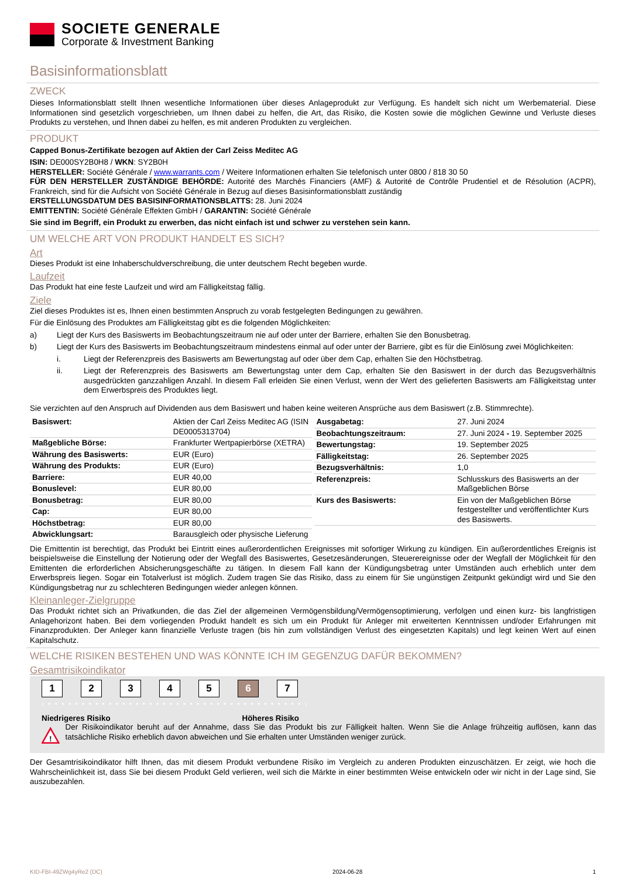SOCIETE GENERALE
Corporate & Investment Banking
Basisinformationsblatt
ZWECK
Dieses Informationsblatt stellt Ihnen wesentliche Informationen über dieses Anlageprodukt zur Verfügung. Es handelt sich nicht um Werbematerial. Diese Informationen sind gesetzlich vorgeschrieben, um Ihnen dabei zu helfen, die Art, das Risiko, die Kosten sowie die möglichen Gewinne und Verluste dieses Produkts zu verstehen, und Ihnen dabei zu helfen, es mit anderen Produkten zu vergleichen.
PRODUKT
Capped Bonus-Zertifikate bezogen auf Aktien der Carl Zeiss Meditec AG
ISIN: DE000SY2B0H8 / WKN: SY2B0H
HERSTELLER: Société Générale / www.warrants.com / Weitere Informationen erhalten Sie telefonisch unter 0800 / 818 30 50
FÜR DEN HERSTELLER ZUSTÄNDIGE BEHÖRDE: Autorité des Marchés Financiers (AMF) & Autorité de Contrôle Prudentiel et de Résolution (ACPR), Frankreich, sind für die Aufsicht von Société Générale in Bezug auf dieses Basisinformationsblatt zuständig
ERSTELLUNGSDATUM DES BASISINFORMATIONSBLATTS: 28. Juni 2024
EMITTENTIN: Société Générale Effekten GmbH / GARANTIN: Société Générale
Sie sind im Begriff, ein Produkt zu erwerben, das nicht einfach ist und schwer zu verstehen sein kann.
UM WELCHE ART VON PRODUKT HANDELT ES SICH?
Art
Dieses Produkt ist eine Inhaberschuldverschreibung, die unter deutschem Recht begeben wurde.
Laufzeit
Das Produkt hat eine feste Laufzeit und wird am Fälligkeitstag fällig.
Ziele
Ziel dieses Produktes ist es, Ihnen einen bestimmten Anspruch zu vorab festgelegten Bedingungen zu gewähren.
Für die Einlösung des Produktes am Fälligkeitstag gibt es die folgenden Möglichkeiten:
a) Liegt der Kurs des Basiswerts im Beobachtungszeitraum nie auf oder unter der Barriere, erhalten Sie den Bonusbetrag.
b) Liegt der Kurs des Basiswerts im Beobachtungszeitraum mindestens einmal auf oder unter der Barriere, gibt es für die Einlösung zwei Möglichkeiten:
i. Liegt der Referenzpreis des Basiswerts am Bewertungstag auf oder über dem Cap, erhalten Sie den Höchstbetrag.
ii. Liegt der Referenzpreis des Basiswerts am Bewertungstag unter dem Cap, erhalten Sie den Basiswert in der durch das Bezugsverhältnis ausgedrückten ganzzahligen Anzahl. In diesem Fall erleiden Sie einen Verlust, wenn der Wert des gelieferten Basiswerts am Fälligkeitstag unter dem Erwerbspreis des Produktes liegt.
Sie verzichten auf den Anspruch auf Dividenden aus dem Basiswert und haben keine weiteren Ansprüche aus dem Basiswert (z.B. Stimmrechte).
| Basiswert: | Aktien der Carl Zeiss Meditec AG (ISIN DE0005313704) |
| Maßgebliche Börse: | Frankfurter Wertpapierbörse (XETRA) |
| Währung des Basiswerts: | EUR (Euro) |
| Währung des Produkts: | EUR (Euro) |
| Barriere: | EUR 40,00 |
| Bonuslevel: | EUR 80,00 |
| Bonusbetrag: | EUR 80,00 |
| Cap: | EUR 80,00 |
| Höchstbetrag: | EUR 80,00 |
| Abwicklungsart: | Barausgleich oder physische Lieferung |
| Ausgabetag: | 27. Juni 2024 |
| Beobachtungszeitraum: | 27. Juni 2024 - 19. September 2025 |
| Bewertungstag: | 19. September 2025 |
| Fälligkeitstag: | 26. September 2025 |
| Bezugsverhältnis: | 1,0 |
| Referenzpreis: | Schlusskurs des Basiswerts an der Maßgeblichen Börse |
| Kurs des Basiswerts: | Ein von der Maßgeblichen Börse festgestellter und veröffentlichter Kurs des Basiswerts. |
Die Emittentin ist berechtigt, das Produkt bei Eintritt eines außerordentlichen Ereignisses mit sofortiger Wirkung zu kündigen. Ein außerordentliches Ereignis ist beispielsweise die Einstellung der Notierung oder der Wegfall des Basiswertes, Gesetzesänderungen, Steuerereignisse oder der Wegfall der Möglichkeit für den Emittenten die erforderlichen Absicherungsgeschäfte zu tätigen. In diesem Fall kann der Kündigungsbetrag unter Umständen auch erheblich unter dem Erwerbspreis liegen. Sogar ein Totalverlust ist möglich. Zudem tragen Sie das Risiko, dass zu einem für Sie ungünstigen Zeitpunkt gekündigt wird und Sie den Kündigungsbetrag nur zu schlechteren Bedingungen wieder anlegen können.
Kleinanleger-Zielgruppe
Das Produkt richtet sich an Privatkunden, die das Ziel der allgemeinen Vermögensbildung/Vermögensoptimierung, verfolgen und einen kurz- bis langfristigen Anlagehorizont haben. Bei dem vorliegenden Produkt handelt es sich um ein Produkt für Anleger mit erweiterten Kenntnissen und/oder Erfahrungen mit Finanzprodukten. Der Anleger kann finanzielle Verluste tragen (bis hin zum vollständigen Verlust des eingesetzten Kapitals) und legt keinen Wert auf einen Kapitalschutz.
WELCHE RISIKEN BESTEHEN UND WAS KÖNNTE ICH IM GEGENZUG DAFÜR BEKOMMEN?
Gesamtrisikoindikator
1 2 3 4 5 6 7
‹ • • • • • • • • • • • • • • • • • • • • • • • • • • • • • • • • • • • • • • ›
Niedrigeres Risiko Höheres Risiko
!
Der Risikoindikator beruht auf der Annahme, dass Sie das Produkt bis zur Fälligkeit halten. Wenn Sie die Anlage frühzeitig auflösen, kann das tatsächliche Risiko erheblich davon abweichen und Sie erhalten unter Umständen weniger zurück.
Der Gesamtrisikoindikator hilft Ihnen, das mit diesem Produkt verbundene Risiko im Vergleich zu anderen Produkten einzuschätzen. Er zeigt, wie hoch die Wahrscheinlichkeit ist, dass Sie bei diesem Produkt Geld verlieren, weil sich die Märkte in einer bestimmten Weise entwickeln oder wir nicht in der Lage sind, Sie auszubezahlen.
KID-FBI-49ZWg4yRe2 (DC) 2024-06-28 1